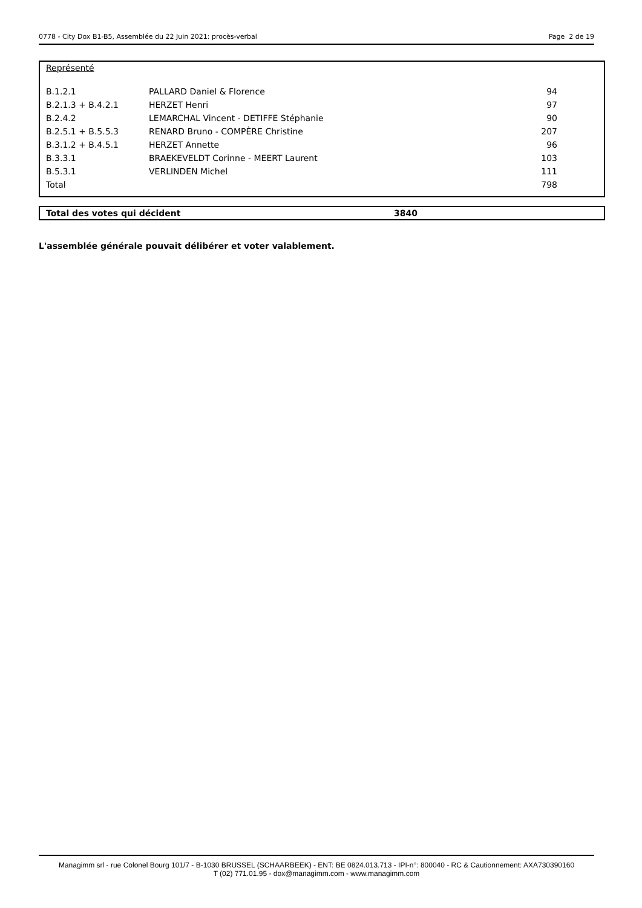0778 - City Dox B1-B5, Assemblée du 22 Juin 2021: procès-verbal Page 2 de 19
Représenté
| B.1.2.1 | PALLARD Daniel & Florence | 94 |
| B.2.1.3 + B.4.2.1 | HERZET Henri | 97 |
| B.2.4.2 | LEMARCHAL Vincent - DETIFFE Stéphanie | 90 |
| B.2.5.1 + B.5.5.3 | RENARD Bruno - COMPÈRE Christine | 207 |
| B.3.1.2 + B.4.5.1 | HERZET Annette | 96 |
| B.3.3.1 | BRAEKEVELDT Corinne - MEERT Laurent | 103 |
| B.5.3.1 | VERLINDEN Michel | 111 |
| Total | | 798 |
Total des votes qui décident 3840
L'assemblée générale pouvait délibérer et voter valablement.
Managimm srl - rue Colonel Bourg 101/7 - B-1030 BRUSSEL (SCHAARBEEK) - ENT: BE 0824.013.713 - IPI-n°: 800040 - RC & Cautionnement: AXA730390160
T (02) 771.01.95 - dox@managimm.com - www.managimm.com